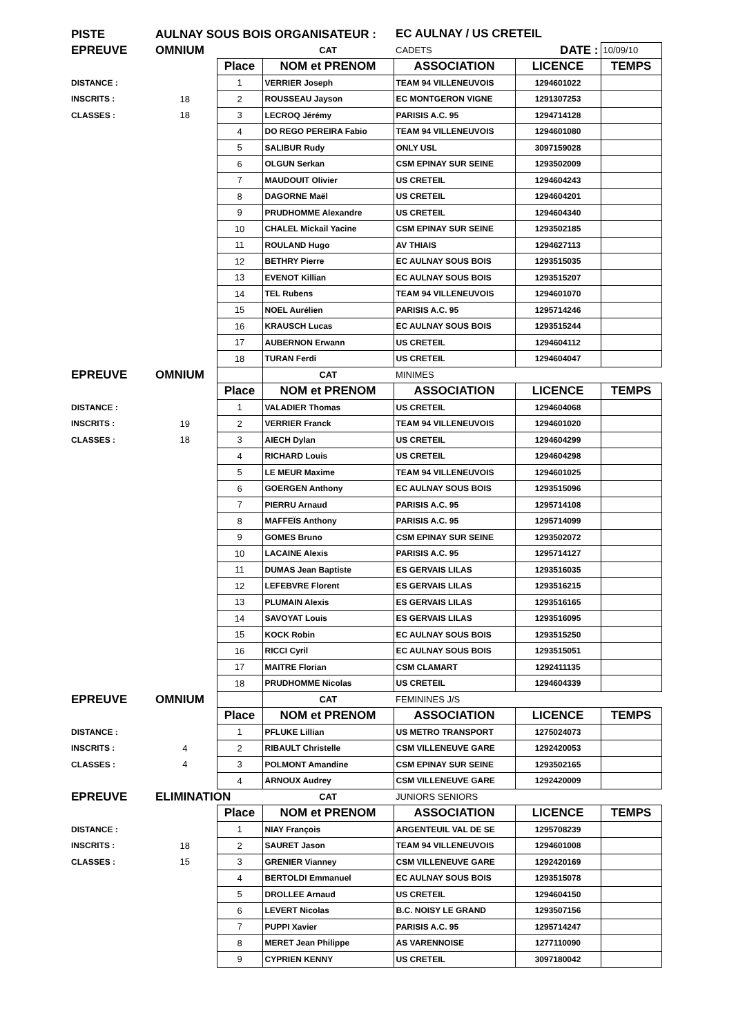| PISTE | AULNAY SOUS BOIS ORGANISATEUR : | | | EC AULNAY / US CRETEIL | | |
| EPREUVE | OMNIUM | | CAT | CADETS | DATE : | 10/09/10 |
| | | Place | NOM et PRENOM | ASSOCIATION | LICENCE | TEMPS |
| DISTANCE : | | 1 | VERRIER Joseph | TEAM 94 VILLENEUVOIS | 1294601022 | |
| INSCRITS : | 18 | 2 | ROUSSEAU Jayson | EC MONTGERON VIGNE | 1291307253 | |
| CLASSES : | 18 | 3 | LECROQ Jérémy | PARISIS A.C. 95 | 1294714128 | |
| | | 4 | DO REGO PEREIRA Fabio | TEAM 94 VILLENEUVOIS | 1294601080 | |
| | | 5 | SALIBUR Rudy | ONLY USL | 3097159028 | |
| | | 6 | OLGUN Serkan | CSM EPINAY SUR SEINE | 1293502009 | |
| | | 7 | MAUDOUIT Olivier | US CRETEIL | 1294604243 | |
| | | 8 | DAGORNE Maël | US CRETEIL | 1294604201 | |
| | | 9 | PRUDHOMME Alexandre | US CRETEIL | 1294604340 | |
| | | 10 | CHALEL Mickail Yacine | CSM EPINAY SUR SEINE | 1293502185 | |
| | | 11 | ROULAND Hugo | AV THIAIS | 1294627113 | |
| | | 12 | BETHRY Pierre | EC AULNAY SOUS BOIS | 1293515035 | |
| | | 13 | EVENOT Killian | EC AULNAY SOUS BOIS | 1293515207 | |
| | | 14 | TEL Rubens | TEAM 94 VILLENEUVOIS | 1294601070 | |
| | | 15 | NOEL Aurélien | PARISIS A.C. 95 | 1295714246 | |
| | | 16 | KRAUSCH Lucas | EC AULNAY SOUS BOIS | 1293515244 | |
| | | 17 | AUBERNON Erwann | US CRETEIL | 1294604112 | |
| | | 18 | TURAN Ferdi | US CRETEIL | 1294604047 | |
| EPREUVE | OMNIUM | | CAT | MINIMES | | |
| | | Place | NOM et PRENOM | ASSOCIATION | LICENCE | TEMPS |
| DISTANCE : | | 1 | VALADIER Thomas | US CRETEIL | 1294604068 | |
| INSCRITS : | 19 | 2 | VERRIER Franck | TEAM 94 VILLENEUVOIS | 1294601020 | |
| CLASSES : | 18 | 3 | AIECH Dylan | US CRETEIL | 1294604299 | |
| | | 4 | RICHARD Louis | US CRETEIL | 1294604298 | |
| | | 5 | LE MEUR Maxime | TEAM 94 VILLENEUVOIS | 1294601025 | |
| | | 6 | GOERGEN Anthony | EC AULNAY SOUS BOIS | 1293515096 | |
| | | 7 | PIERRU Arnaud | PARISIS A.C. 95 | 1295714108 | |
| | | 8 | MAFFEÏS Anthony | PARISIS A.C. 95 | 1295714099 | |
| | | 9 | GOMES Bruno | CSM EPINAY SUR SEINE | 1293502072 | |
| | | 10 | LACAINE Alexis | PARISIS A.C. 95 | 1295714127 | |
| | | 11 | DUMAS Jean Baptiste | ES GERVAIS LILAS | 1293516035 | |
| | | 12 | LEFEBVRE Florent | ES GERVAIS LILAS | 1293516215 | |
| | | 13 | PLUMAIN Alexis | ES GERVAIS LILAS | 1293516165 | |
| | | 14 | SAVOYAT Louis | ES GERVAIS LILAS | 1293516095 | |
| | | 15 | KOCK Robin | EC AULNAY SOUS BOIS | 1293515250 | |
| | | 16 | RICCI Cyril | EC AULNAY SOUS BOIS | 1293515051 | |
| | | 17 | MAITRE Florian | CSM CLAMART | 1292411135 | |
| | | 18 | PRUDHOMME Nicolas | US CRETEIL | 1294604339 | |
| EPREUVE | OMNIUM | | CAT | FEMININES J/S | | |
| | | Place | NOM et PRENOM | ASSOCIATION | LICENCE | TEMPS |
| DISTANCE : | | 1 | PFLUKE Lillian | US METRO TRANSPORT | 1275024073 | |
| INSCRITS : | 4 | 2 | RIBAULT Christelle | CSM VILLENEUVE GARE | 1292420053 | |
| CLASSES : | 4 | 3 | POLMONT Amandine | CSM EPINAY SUR SEINE | 1293502165 | |
| | | 4 | ARNOUX Audrey | CSM VILLENEUVE GARE | 1292420009 | |
| EPREUVE | ELIMINATION | | CAT | JUNIORS SENIORS | | |
| | | Place | NOM et PRENOM | ASSOCIATION | LICENCE | TEMPS |
| DISTANCE : | | 1 | NIAY François | ARGENTEUIL VAL DE SE | 1295708239 | |
| INSCRITS : | 18 | 2 | SAURET Jason | TEAM 94 VILLENEUVOIS | 1294601008 | |
| CLASSES : | 15 | 3 | GRENIER Vianney | CSM VILLENEUVE GARE | 1292420169 | |
| | | 4 | BERTOLDI Emmanuel | EC AULNAY SOUS BOIS | 1293515078 | |
| | | 5 | DROLLEE Arnaud | US CRETEIL | 1294604150 | |
| | | 6 | LEVERT Nicolas | B.C. NOISY LE GRAND | 1293507156 | |
| | | 7 | PUPPI Xavier | PARISIS A.C. 95 | 1295714247 | |
| | | 8 | MERET Jean Philippe | AS VARENNOISE | 1277110090 | |
| | | 9 | CYPRIEN KENNY | US CRETEIL | 3097180042 | |